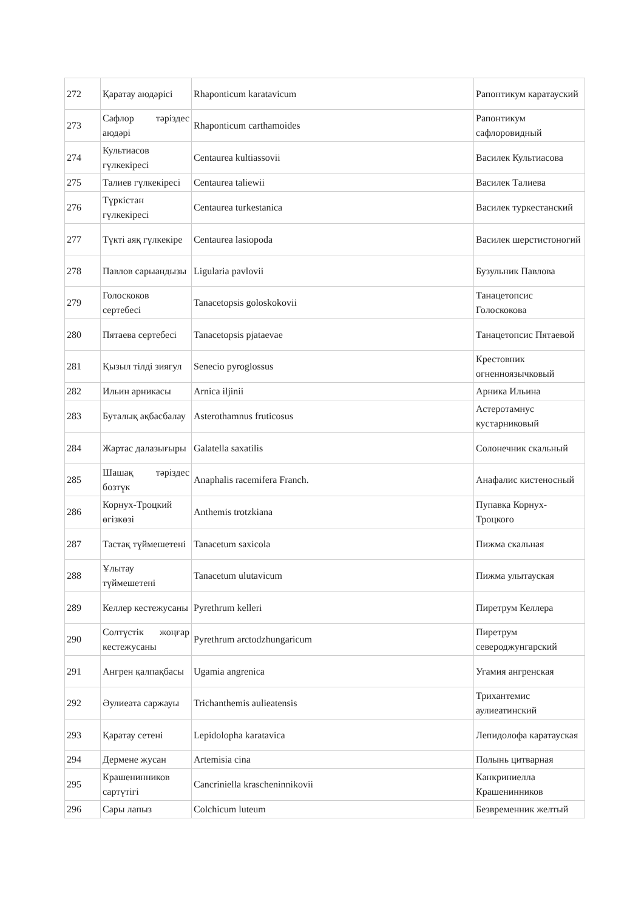| 272 | Қаратау аюдәрісі | Rhaponticum karatavicum | Рапонтикум каратауский |
| 273 | Сафлор тәріздес аюдәрі | Rhaponticum carthamoides | Рапонтикум сафлоровидный |
| 274 | Культиасов гүлкекіресі | Centaurea kultiassovii | Василек Культиасова |
| 275 | Талиев гүлкекіресі | Centaurea taliewii | Василек Талиева |
| 276 | Түркістан гүлкекіресі | Centaurea turkestanica | Василек туркестанский |
| 277 | Түкті аяқ гүлкекіре | Centaurea lasiopoda | Василек шерстистоногий |
| 278 | Павлов сарыандызы | Ligularia pavlovii | Бузульник Павлова |
| 279 | Голоскоков сертебесі | Tanacetopsis goloskokovii | Танацетопсис Голоскокова |
| 280 | Пятаева сертебесі | Tanacetopsis pjataevae | Танацетопсис Пятаевой |
| 281 | Қызыл тілді зиягул | Senecio pyroglossus | Крестовник огненноязычковый |
| 282 | Ильин арникасы | Arnica iljinii | Арника Ильина |
| 283 | Буталық ақбасбалау | Asterothamnus fruticosus | Астеротамнус кустарниковый |
| 284 | Жартас далазығыры | Galatella saxatilis | Солонечник скальный |
| 285 | Шашақ тәріздес бозтүк | Anaphalis racemifera Franch. | Анафалис кистеносный |
| 286 | Корнух-Троцкий өгізкөзі | Anthemis trotzkiana | Пупавка Корнух-Троцкого |
| 287 | Тастақ түймешетені | Tanacetum saxicola | Пижма скальная |
| 288 | Ұлытау түймешетені | Tanacetum ulutavicum | Пижма улытауская |
| 289 | Келлер кестежусаны | Pyrethrum kelleri | Пиретрум Келлера |
| 290 | Солтүстік жоңғар кестежусаны | Pyrethrum arctodzhungaricum | Пиретрум североджунгарский |
| 291 | Ангрен қалпақбасы | Ugamia angrenica | Угамия ангренская |
| 292 | Әулиеата саржауы | Trichanthemis aulieatensis | Трихантемис аулиеатинский |
| 293 | Қаратау сетені | Lepidolopha karatavica | Лепидолофа каратауская |
| 294 | Дермене жусан | Artemisia cina | Полынь цитварная |
| 295 | Крашенинников сартүтігі | Cancriniella krascheninnikovii | Канкриниелла Крашенинников |
| 296 | Сары лапыз | Colchicum luteum | Безвременник желтый |